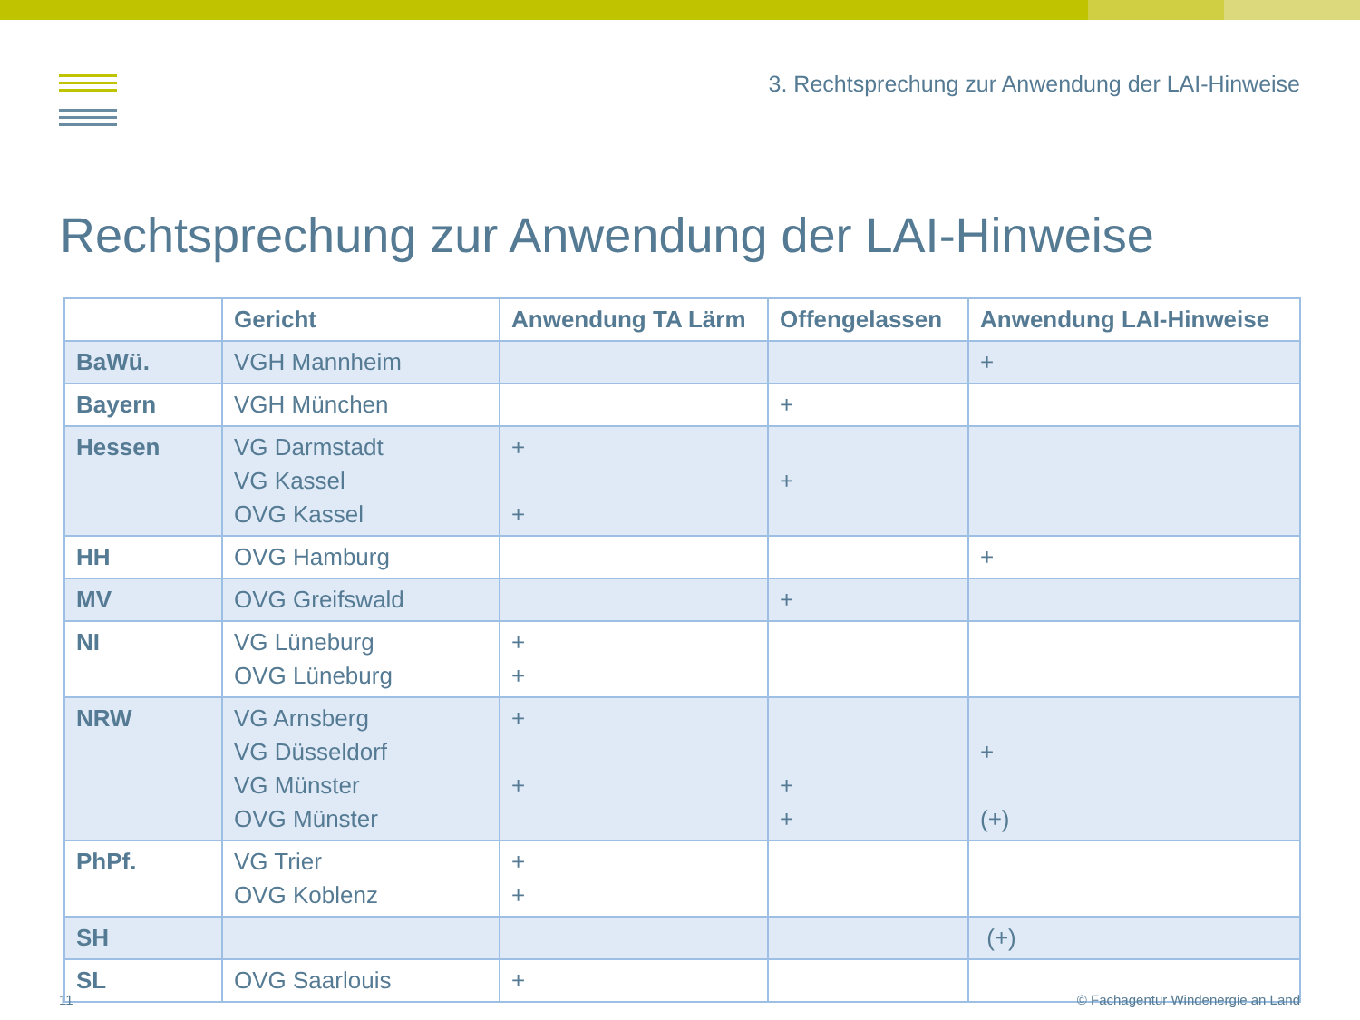3. Rechtsprechung zur Anwendung der LAI-Hinweise
Rechtsprechung zur Anwendung der LAI-Hinweise
| | Gericht | Anwendung TA Lärm | Offengelassen | Anwendung LAI-Hinweise |
| --- | --- | --- | --- | --- |
| BaWü. | VGH Mannheim | | | + |
| Bayern | VGH München | | + | |
| Hessen | VG Darmstadt VG Kassel OVG Kassel | + + | + | |
| HH | OVG Hamburg | | | + |
| MV | OVG Greifswald | | + | |
| NI | VG Lüneburg OVG Lüneburg | + + | | |
| NRW | VG Arnsberg VG Düsseldorf VG Münster OVG Münster | + + | + + | + (+) |
| PhPf. | VG Trier OVG Koblenz | + + | | |
| SH | | | | (+) |
| SL | OVG Saarlouis | + | | |
11 © Fachagentur Windenergie an Land